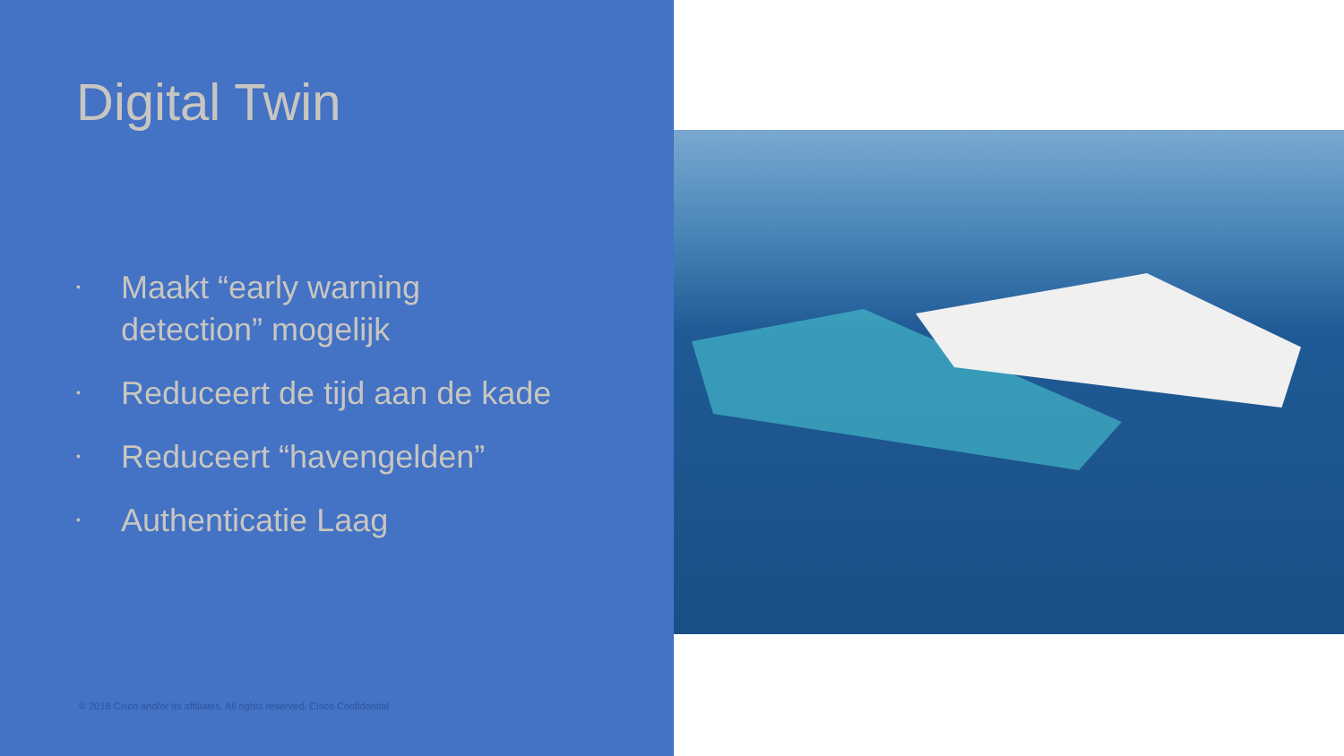Digital Twin
• Maakt “early warning
detection” mogelijk
• Reduceert de tijd aan de kade
• Reduceert “havengelden”
• Authenticatie Laag
© 2018 Cisco and/or its affiliates. All rights reserved. Cisco Confidential